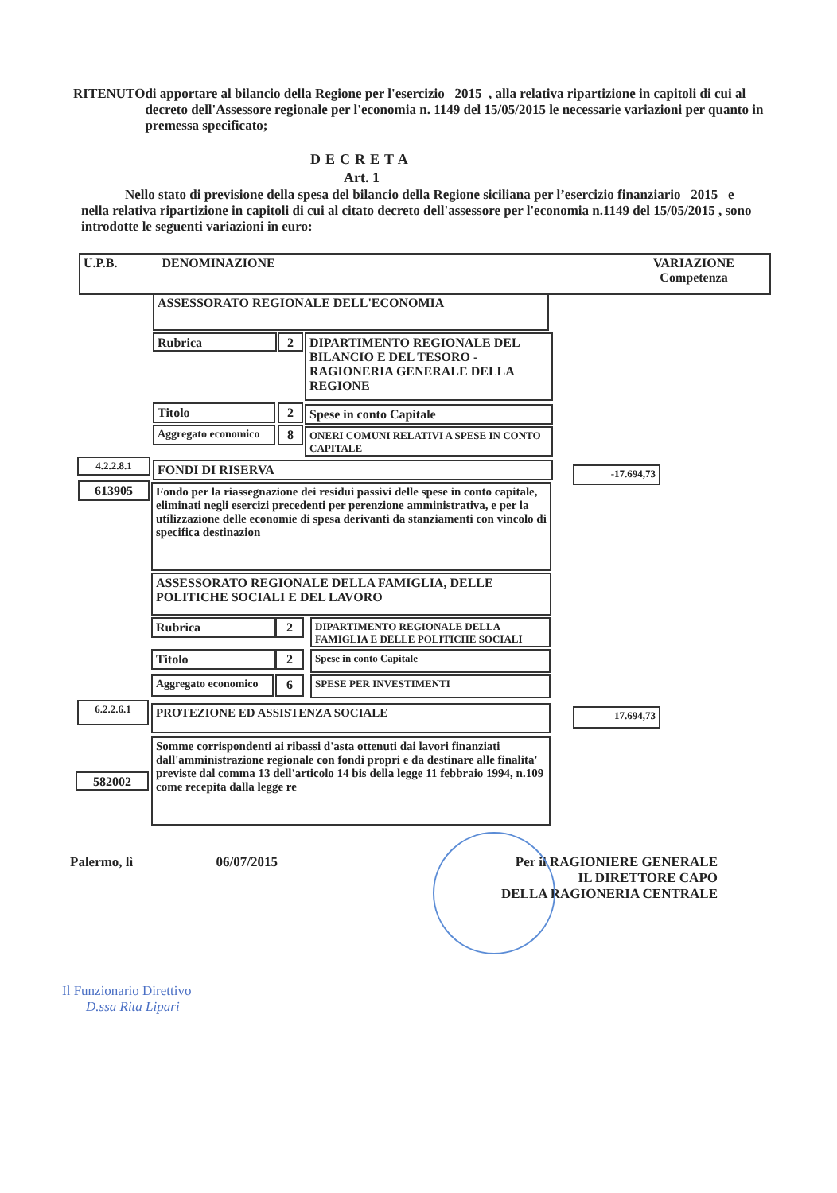RITENUTO di apportare al bilancio della Regione per l'esercizio 2015 , alla relativa ripartizione in capitoli di cui al decreto dell'Assessore regionale per l'economia n. 1149 del 15/05/2015 le necessarie variazioni per quanto in premessa specificato;
DECRETA
Art. 1
Nello stato di previsione della spesa del bilancio della Regione siciliana per l’esercizio finanziario 2015 e nella relativa ripartizione in capitoli di cui al citato decreto dell'assessore per l'economia n.1149 del 15/05/2015 , sono introdotte le seguenti variazioni in euro:
U.P.B. DENOMINAZIONE VARIAZIONE
Competenza
ASSESSORATO REGIONALE DELL'ECONOMIA
Rubrica 2
DIPARTIMENTO REGIONALE DEL BILANCIO E DEL TESORO - RAGIONERIA GENERALE DELLA REGIONE
Titolo 2 Spese in conto Capitale
Aggregato economico
8
ONERI COMUNI RELATIVI A SPESE IN CONTO CAPITALE
4.2.2.8.1 FONDI DI RISERVA -17.694,73
613905
Fondo per la riassegnazione dei residui passivi delle spese in conto capitale, eliminati negli esercizi precedenti per perenzione amministrativa, e per la utilizzazione delle economie di spesa derivanti da stanziamenti con vincolo di specifica destinazion
ASSESSORATO REGIONALE DELLA FAMIGLIA, DELLE POLITICHE SOCIALI E DEL LAVORO
Rubrica 2
DIPARTIMENTO REGIONALE DELLA FAMIGLIA E DELLE POLITICHE SOCIALI
Titolo 2 Spese in conto Capitale
Aggregato economico
6 SPESE PER INVESTIMENTI
6.2.2.6.1 PROTEZIONE ED ASSISTENZA SOCIALE 17.694,73
582002
Somme corrispondenti ai ribassi d'asta ottenuti dai lavori finanziati dall'amministrazione regionale con fondi propri e da destinare alle finalita' previste dal comma 13 dell'articolo 14 bis della legge 11 febbraio 1994, n.109 come recepita dalla legge re
Palermo, lì 06/07/2015
Per il RAGIONIERE GENERALE
IL DIRETTORE CAPO
DELLA RAGIONERIA CENTRALE
Il Funzionario Direttivo
D.ssa Rita Lipari